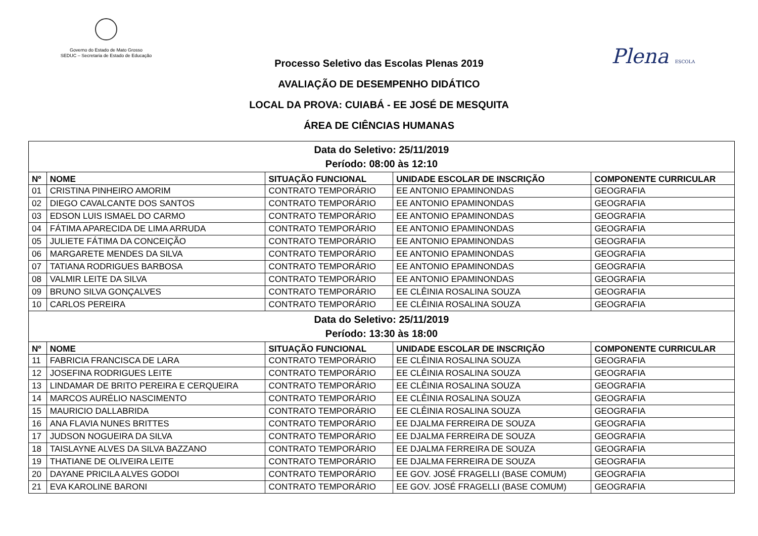Governo do Estado de Mato Grosso
SEDUC – Secretaria de Estado de Educação
Plena ESCOLA
Processo Seletivo das Escolas Plenas 2019
AVALIAÇÃO DE DESEMPENHO DIDÁTICO
LOCAL DA PROVA: CUIABÁ - EE JOSÉ DE MESQUITA
ÁREA DE CIÊNCIAS HUMANAS
| Data do Seletivo: 25/11/2019 Período: 08:00 às 12:10 | | | | |
| Nº | NOME | SITUAÇÃO FUNCIONAL | UNIDADE ESCOLAR DE INSCRIÇÃO | COMPONENTE CURRICULAR |
| 01 | CRISTINA PINHEIRO AMORIM | CONTRATO TEMPORÁRIO | EE ANTONIO EPAMINONDAS | GEOGRAFIA |
| 02 | DIEGO CAVALCANTE DOS SANTOS | CONTRATO TEMPORÁRIO | EE ANTONIO EPAMINONDAS | GEOGRAFIA |
| 03 | EDSON LUIS ISMAEL DO CARMO | CONTRATO TEMPORÁRIO | EE ANTONIO EPAMINONDAS | GEOGRAFIA |
| 04 | FÁTIMA APARECIDA DE LIMA ARRUDA | CONTRATO TEMPORÁRIO | EE ANTONIO EPAMINONDAS | GEOGRAFIA |
| 05 | JULIETE FÁTIMA DA CONCEIÇÃO | CONTRATO TEMPORÁRIO | EE ANTONIO EPAMINONDAS | GEOGRAFIA |
| 06 | MARGARETE MENDES DA SILVA | CONTRATO TEMPORÁRIO | EE ANTONIO EPAMINONDAS | GEOGRAFIA |
| 07 | TATIANA RODRIGUES BARBOSA | CONTRATO TEMPORÁRIO | EE ANTONIO EPAMINONDAS | GEOGRAFIA |
| 08 | VALMIR LEITE DA SILVA | CONTRATO TEMPORÁRIO | EE ANTONIO EPAMINONDAS | GEOGRAFIA |
| 09 | BRUNO SILVA GONÇALVES | CONTRATO TEMPORÁRIO | EE CLÊINIA ROSALINA SOUZA | GEOGRAFIA |
| 10 | CARLOS PEREIRA | CONTRATO TEMPORÁRIO | EE CLÊINIA ROSALINA SOUZA | GEOGRAFIA |
| Data do Seletivo: 25/11/2019 Período: 13:30 às 18:00 | | | | |
| Nº | NOME | SITUAÇÃO FUNCIONAL | UNIDADE ESCOLAR DE INSCRIÇÃO | COMPONENTE CURRICULAR |
| 11 | FABRICIA FRANCISCA DE LARA | CONTRATO TEMPORÁRIO | EE CLÊINIA ROSALINA SOUZA | GEOGRAFIA |
| 12 | JOSEFINA RODRIGUES LEITE | CONTRATO TEMPORÁRIO | EE CLÊINIA ROSALINA SOUZA | GEOGRAFIA |
| 13 | LINDAMAR DE BRITO PEREIRA E CERQUEIRA | CONTRATO TEMPORÁRIO | EE CLÊINIA ROSALINA SOUZA | GEOGRAFIA |
| 14 | MARCOS AURÉLIO NASCIMENTO | CONTRATO TEMPORÁRIO | EE CLÊINIA ROSALINA SOUZA | GEOGRAFIA |
| 15 | MAURICIO DALLABRIDA | CONTRATO TEMPORÁRIO | EE CLÊINIA ROSALINA SOUZA | GEOGRAFIA |
| 16 | ANA FLAVIA NUNES BRITTES | CONTRATO TEMPORÁRIO | EE DJALMA FERREIRA DE SOUZA | GEOGRAFIA |
| 17 | JUDSON NOGUEIRA DA SILVA | CONTRATO TEMPORÁRIO | EE DJALMA FERREIRA DE SOUZA | GEOGRAFIA |
| 18 | TAISLAYNE ALVES DA SILVA BAZZANO | CONTRATO TEMPORÁRIO | EE DJALMA FERREIRA DE SOUZA | GEOGRAFIA |
| 19 | THATIANE DE OLIVEIRA LEITE | CONTRATO TEMPORÁRIO | EE DJALMA FERREIRA DE SOUZA | GEOGRAFIA |
| 20 | DAYANE PRICILA ALVES GODOI | CONTRATO TEMPORÁRIO | EE GOV. JOSÉ FRAGELLI (BASE COMUM) | GEOGRAFIA |
| 21 | EVA KAROLINE BARONI | CONTRATO TEMPORÁRIO | EE GOV. JOSÉ FRAGELLI (BASE COMUM) | GEOGRAFIA |